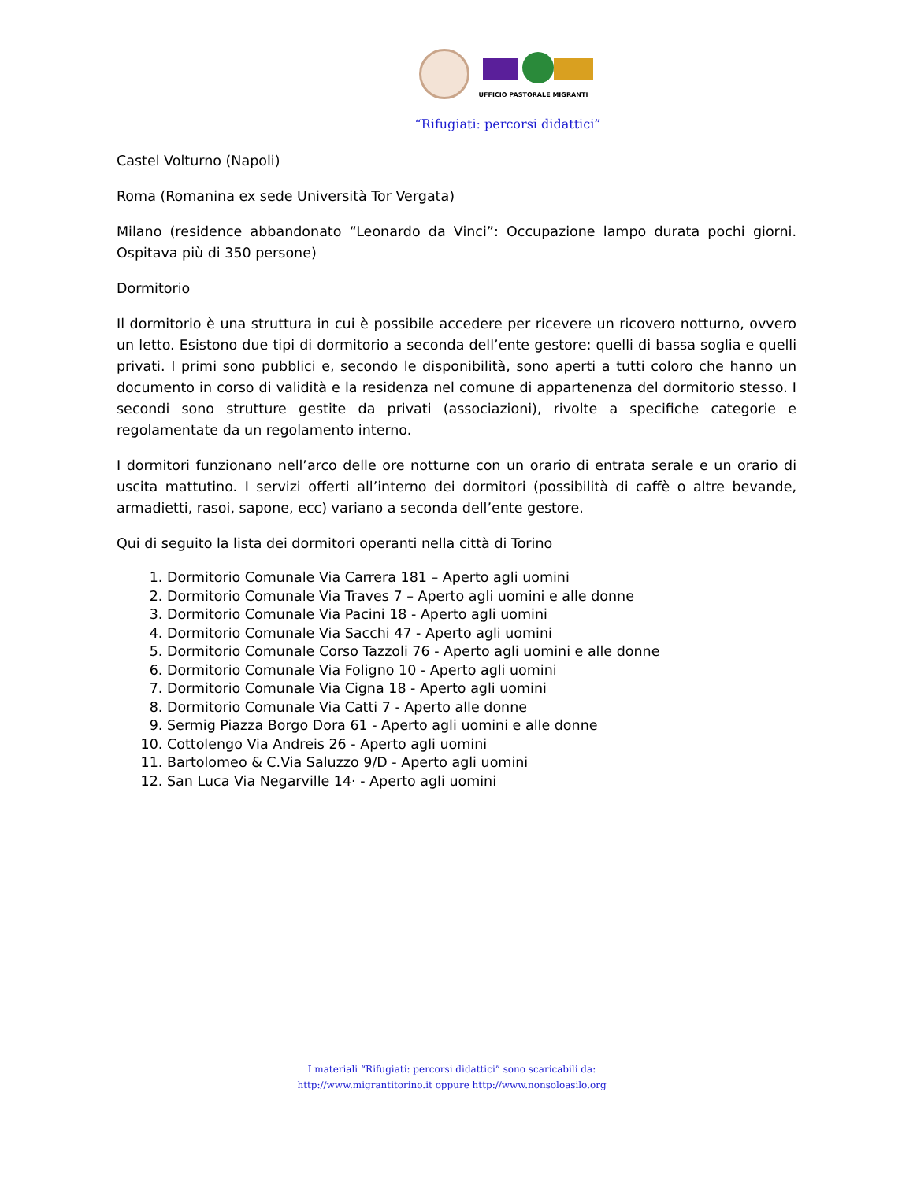UFFICIO PASTORALE MIGRANTI
“Rifugiati: percorsi didattici”
Castel Volturno (Napoli)
Roma (Romanina ex sede Università Tor Vergata)
Milano (residence abbandonato “Leonardo da Vinci”: Occupazione lampo durata pochi giorni. Ospitava più di 350 persone)
Dormitorio
Il dormitorio è una struttura in cui è possibile accedere per ricevere un ricovero notturno, ovvero un letto. Esistono due tipi di dormitorio a seconda dell’ente gestore: quelli di bassa soglia e quelli privati. I primi sono pubblici e, secondo le disponibilità, sono aperti a tutti coloro che hanno un documento in corso di validità e la residenza nel comune di appartenenza del dormitorio stesso. I secondi sono strutture gestite da privati (associazioni), rivolte a specifiche categorie e regolamentate da un regolamento interno.
I dormitori funzionano nell’arco delle ore notturne con un orario di entrata serale e un orario di uscita mattutino. I servizi offerti all’interno dei dormitori (possibilità di caffè o altre bevande, armadietti, rasoi, sapone, ecc) variano a seconda dell’ente gestore.
Qui di seguito la lista dei dormitori operanti nella città di Torino
1. Dormitorio Comunale Via Carrera 181 – Aperto agli uomini
2. Dormitorio Comunale Via Traves 7 – Aperto agli uomini e alle donne
3. Dormitorio Comunale Via Pacini 18 - Aperto agli uomini
4. Dormitorio Comunale Via Sacchi 47 - Aperto agli uomini
5. Dormitorio Comunale Corso Tazzoli 76 - Aperto agli uomini e alle donne
6. Dormitorio Comunale Via Foligno 10 - Aperto agli uomini
7. Dormitorio Comunale Via Cigna 18 - Aperto agli uomini
8. Dormitorio Comunale Via Catti 7 - Aperto alle donne
9. Sermig Piazza Borgo Dora 61 - Aperto agli uomini e alle donne
10. Cottolengo Via Andreis 26 - Aperto agli uomini
11. Bartolomeo & C.Via Saluzzo 9/D - Aperto agli uomini
12. San Luca Via Negarville 14· - Aperto agli uomini
I materiali “Rifugiati: percorsi didattici” sono scaricabili da:
http://www.migrantitorino.it oppure http://www.nonsoloasilo.org